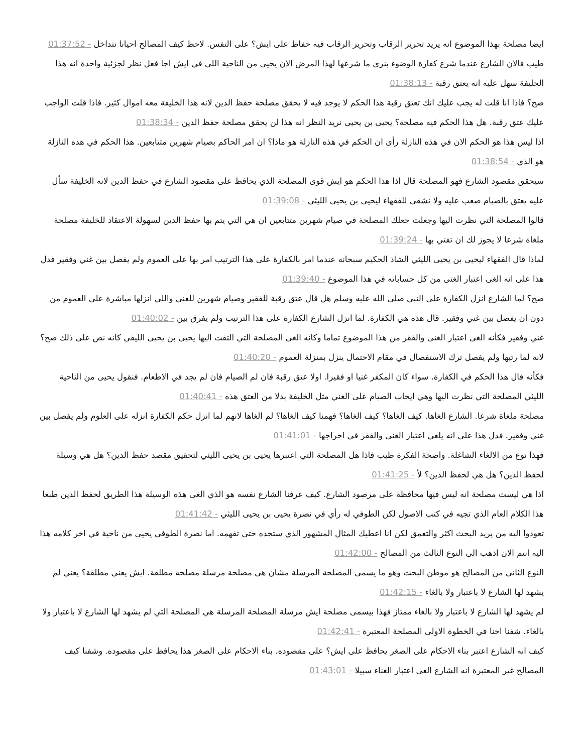ايضا مصلحة بهذا الموضوع انه يريد تحرير الرقاب وتحرير الرقاب فيه حفاظ على ايش؟ على النفس. لاحظ كيف المصالح احيانا تتداخل - 01:37:52
طيب فالان الشارع عندما شرع كفارة الوضوء بنرى ما شرعها لهذا المرض الان يحيى من الناحية اللي في ايش اجا فعل نظر لجزئية واحدة انه هذا الحليفة سهل عليه انه يعتق رقبة - 01:38:13
صح؟ فاذا انا قلت له يجب عليك انك تعتق رقبة هذا الحكم لا يوجد فيه لا يحقق مصلحة حفظ الدين لانه هذا الخليفة معه اموال كثير. فاذا قلت الواجب عليك عتق رقبة. هل هذا الحكم فيه مصلحة؟ يحيى بن يحيى نريد النظر انه هذا لن يحقق مصلحة حفظ الدين - 01:38:34
اذا ليس هذا هو الحكم الان في هذه النازلة رأى ان الحكم في هذه النازلة هو ماذا؟ ان امر الحاكم بصيام شهرين متتابعين. هذا الحكم في هذه النازلة هو الذي - 01:38:54
سيحقق مقصود الشارع فهو المصلحة قال اذا هذا الحكم هو ايش قوى المصلحة الذي يحافظ على مقصود الشارع في حفظ الدين لانه الخليفة سأل عليه يعتق بالصيام صعب عليه ولا نشقى للفقهاء ليحيى بن يحيى الليثي - 01:39:08
قالوا المصلحة التي نظرت اليها وجعلت جعلك المصلحة في صيام شهرين متتابعين ان هي التي يتم بها حفظ الدين لسهولة الاعتقاد للخليفة مصلحة ملغاة شرعا لا يجوز لك ان تفتي بها - 01:39:24
لماذا قال الفقهاء ليحيى بن يحيى الليثي الشاذ الحكيم سبحانه عندما امر بالكفارة على هذا الترتيب امر بها على العموم ولم يفصل بين غني وفقير فدل هذا على انه الغى اعتبار الغنى من كل حساباته في هذا الموضوع - 01:39:40
صح؟ لما الشارع انزل الكفارة على النبي صلى الله عليه وسلم هل قال عتق رقبة للفقير وصيام شهرين للغني واللي انزلها مباشرة على العموم من دون ان يفصل بين غني وفقير. قال هذه هي الكفارة. لما انزل الشارع الكفارة على هذا الترتيب ولم يفرق بين - 01:40:02
غني وفقير فكأنه الغى اعتبار الغنى والفقر من هذا الموضوع تماما وكانه الغى المصلحة التي التفت اليها يحيى بن يحيى الليفي كانه نص على ذلك صح؟ لانه لما رتبها ولم يفصل ترك الاستفصال في مقام الاحتمال ينزل بمنزلة العموم - 01:40:20
فكأنه قال هذا الحكم في الكفارة. سواء كان المكفر غنيا او فقيرا. اولا عتق رقبة فان لم الصيام فان لم يجد في الاطعام. فنقول يحيى من الناحية الليثي المصلحة التي نظرت اليها وهي ايجاب الصيام على الغني مثل الخليفة بدلا من العتق هذه - 01:40:41
مصلحة ملغاة شرعا. الشارع الغاها. كيف الغاها؟ كيف الغاها؟ فهمنا كيف الغاها؟ لم الغاها لانهم لما انزل حكم الكفارة انزله على العلوم ولم يفصل بين غني وفقير. فدل هذا على انه يلغي اعتبار الغنى والفقر في اخراجها - 01:41:01
فهذا نوع من الالغاء الشاغلة. واضحة الفكرة طيب فاذا هل المصلحة التي اعتبرها يحيى بن يحيى الليثي لتحقيق مقصد حفظ الدين؟ هل هي وسيلة لحفظ الدين؟ هل هي لحفظ الدين؟ لأ - 01:41:25
اذا هي ليست مصلحة انه ليس فيها محافظة على مرصود الشارع. كيف عرفنا الشارع نفسه هو الذي الغى هذه الوسيلة هذا الطريق لحفظ الدين طبعا هذا الكلام العام الذي تجيه في كتب الاصول لكن الطوفي له رأي في نصرة يحيى بن يحيى الليثي - 01:41:42
تعودوا اليه من يريد البحث اكثر والتعمق لكن انا اعطيك المثال المشهور الذي ستجده حتى تفهمه. اما نصرة الطوفي يحيى من ناحية في اخر كلامه هذا اليه انتم الان اذهب الى النوع الثالث من المصالح - 01:42:00
النوع الثاني من المصالح هو موطن البحث وهو ما يسمى المصلحة المرسلة مشان هي مصلحة مرسلة مصلحة مطلقة. ايش يعني مطلقة؟ يعني لم يشهد لها الشارع لا باعتبار ولا بالغاء - 01:42:15
لم يشهد لها الشارع لا باعتبار ولا بالغاء ممتاز فهذا بيسمى مصلحة ايش مرسلة المصلحة المرسلة هي المصلحة التي لم يشهد لها الشارع لا باعتبار ولا بالغاء. شفنا احنا في الخطوة الاولى المصلحة المعتبرة - 01:42:41
كيف انه الشارع اعتبر بناء الاحكام على الصغر يحافظ على ايش؟ على مقصوده. بناء الاحكام على الصغر هذا يحافظ على مقصوده. وشفنا كيف المصالح غير المعتبرة انه الشارع الغى اعتبار الغناء سبيلا - 01:43:01